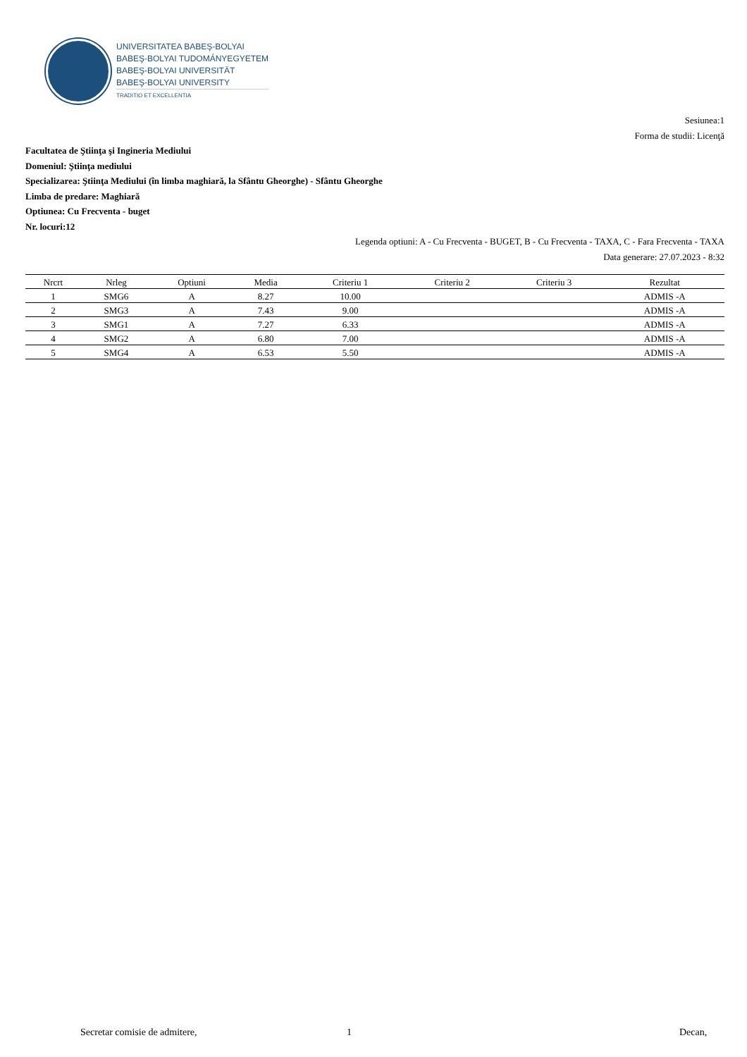UNIVERSITATEA BABEŞ-BOLYAI
BABEŞ-BOLYAI TUDOMÁNYEGYETEM
BABEŞ-BOLYAI UNIVERSITÄT
BABEŞ-BOLYAI UNIVERSITY
TRADITIO ET EXCELLENTIA
Sesiunea:1
Forma de studii: Licenţă
Facultatea de Ştiinţa şi Ingineria Mediului
Domeniul: Ştiinţa mediului
Specializarea: Ştiinţa Mediului (în limba maghiară, la Sfântu Gheorghe) - Sfântu Gheorghe
Limba de predare: Maghiară
Optiunea: Cu Frecventa - buget
Nr. locuri:12
Legenda optiuni: A - Cu Frecventa - BUGET, B - Cu Frecventa - TAXA, C - Fara Frecventa - TAXA
Data generare: 27.07.2023 - 8:32
| Nrcrt | Nrleg | Optiuni | Media | Criteriu 1 | Criteriu 2 | Criteriu 3 | Rezultat |
| --- | --- | --- | --- | --- | --- | --- | --- |
| 1 | SMG6 | A | 8.27 | 10.00 | | | ADMIS -A |
| 2 | SMG3 | A | 7.43 | 9.00 | | | ADMIS -A |
| 3 | SMG1 | A | 7.27 | 6.33 | | | ADMIS -A |
| 4 | SMG2 | A | 6.80 | 7.00 | | | ADMIS -A |
| 5 | SMG4 | A | 6.53 | 5.50 | | | ADMIS -A |
Secretar comisie de admitere, 1 Decan,